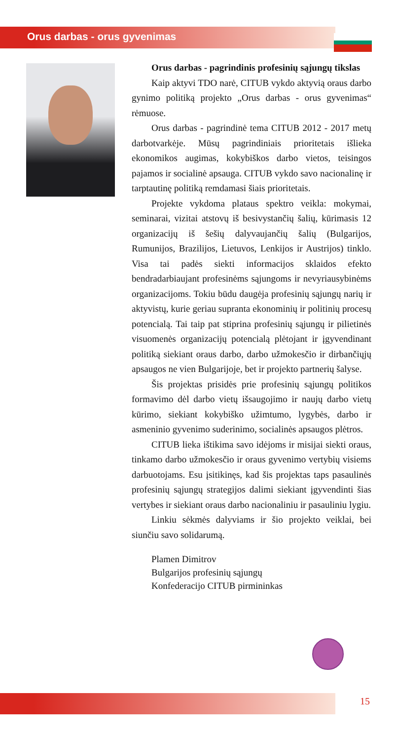Orus darbas - orus gyvenimas
Orus darbas - pagrindinis profesinių sąjungų tikslas
Kaip aktyvi TDO narė, CITUB vykdo aktyvią oraus darbo gynimo politiką projekto „Orus darbas - orus gyvenimas“ rėmuose.
Orus darbas - pagrindinė tema CITUB 2012 - 2017 metų darbotvarkėje. Mūsų pagrindiniais prioritetais išlieka ekonomikos augimas, kokybiškos darbo vietos, teisingos pajamos ir socialinė apsauga. CITUB vykdo savo nacionalinę ir tarptautinę politiką remdamasi šiais prioritetais.
Projekte vykdoma plataus spektro veikla: mokymai, seminarai, vizitai atstovų iš besivystančių šalių, kūrimasis 12 organizacijų iš šešių dalyvaujančių šalių (Bulgarijos, Rumunijos, Brazilijos, Lietuvos, Lenkijos ir Austrijos) tinklo. Visa tai padės siekti informacijos sklaidos efekto bendradarbiaujant profesinėms sąjungoms ir nevyriausybinėms organizacijoms. Tokiu būdu daugėja profesinių sąjungų narių ir aktyvistų, kurie geriau supranta ekonominių ir politinių procesų potencialą. Tai taip pat stiprina profesinių sąjungų ir pilietinės visuomenės organizacijų potencialą plėtojant ir įgyvendinant politiką siekiant oraus darbo, darbo užmokesčio ir dirbančiųjų apsaugos ne vien Bulgarijoje, bet ir projekto partnerių šalyse.
Šis projektas prisidės prie profesinių sąjungų politikos formavimo dėl darbo vietų išsaugojimo ir naujų darbo vietų kūrimo, siekiant kokybiško užimtumo, lygybės, darbo ir asmeninio gyvenimo suderinimo, socialinės apsaugos plėtros.
CITUB lieka ištikima savo idėjoms ir misijai siekti oraus, tinkamo darbo užmokesčio ir oraus gyvenimo vertybių visiems darbuotojams. Esu įsitikinęs, kad šis projektas taps pasaulinės profesinių sąjungų strategijos dalimi siekiant įgyvendinti šias vertybes ir siekiant oraus darbo nacionaliniu ir pasauliniu lygiu.
Linkiu sėkmės dalyviams ir šio projekto veiklai, bei siunčiu savo solidarumą.
Plamen Dimitrov
Bulgarijos profesinių sąjungų
Konfederacijo CITUB pirmininkas
15